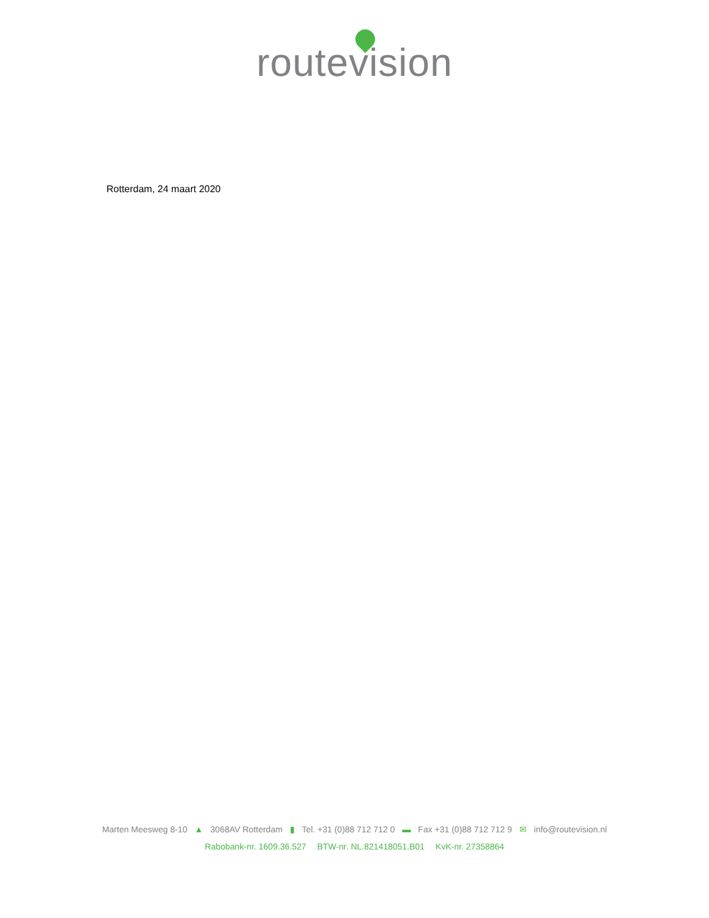routevision
Rotterdam, 24 maart 2020
Marten Meesweg 8-10 ▲ 3068AV Rotterdam ▮ Tel. +31 (0)88 712 712 0 ▬ Fax +31 (0)88 712 712 9 ✉ info@routevision.nl
Rabobank-nr. 1609.36.527 BTW-nr. NL.821418051.B01 KvK-nr. 27358864